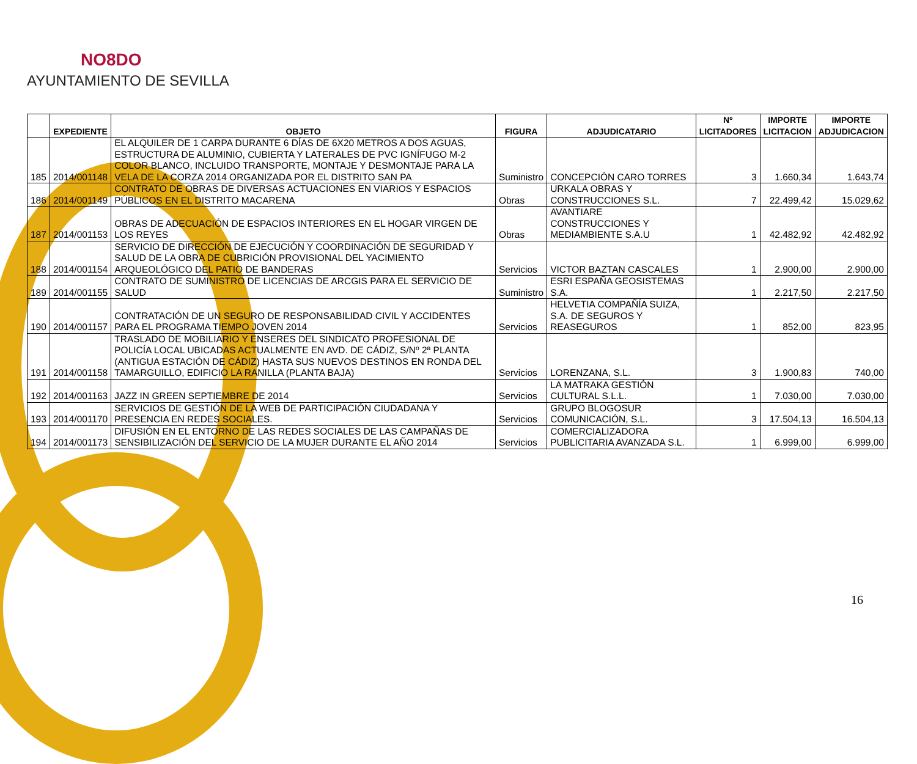NO8DO
AYUNTAMIENTO DE SEVILLA
| | EXPEDIENTE | OBJETO | FIGURA | ADJUDICATARIO | Nº LICITADORES | IMPORTE LICITACION | IMPORTE ADJUDICACION |
| --- | --- | --- | --- | --- | --- | --- | --- |
| 185 | 2014/001148 | EL ALQUILER DE 1 CARPA DURANTE 6 DÍAS DE 6X20 METROS A DOS AGUAS, ESTRUCTURA DE ALUMINIO, CUBIERTA Y LATERALES DE PVC IGNÍFUGO M-2 COLOR BLANCO, INCLUIDO TRANSPORTE, MONTAJE Y DESMONTAJE PARA LA VELA DE LA CORZA 2014 ORGANIZADA POR EL DISTRITO SAN PA | Suministro | CONCEPCIÓN CARO TORRES | 3 | 1.660,34 | 1.643,74 |
| 186 | 2014/001149 | CONTRATO DE OBRAS DE DIVERSAS ACTUACIONES EN VIARIOS Y ESPACIOS PÚBLICOS EN EL DISTRITO MACARENA | Obras | URKALA OBRAS Y CONSTRUCCIONES S.L. | 7 | 22.499,42 | 15.029,62 |
| 187 | 2014/001153 | OBRAS DE ADECUACIÓN DE ESPACIOS INTERIORES EN EL HOGAR VIRGEN DE LOS REYES | Obras | AVANTIARE CONSTRUCCIONES Y MEDIAMBIENTE S.A.U | 1 | 42.482,92 | 42.482,92 |
| 188 | 2014/001154 | SERVICIO DE DIRECCIÓN DE EJECUCIÓN Y COORDINACIÓN DE SEGURIDAD Y SALUD DE LA OBRA DE CUBRICIÓN PROVISIONAL DEL YACIMIENTO ARQUEOLÓGICO DEL PATIO DE BANDERAS | Servicios | VICTOR BAZTAN CASCALES | 1 | 2.900,00 | 2.900,00 |
| 189 | 2014/001155 | CONTRATO DE SUMINISTRO DE LICENCIAS DE ARCGIS PARA EL SERVICIO DE SALUD | Suministro | ESRI ESPAÑA GEOSISTEMAS S.A. | 1 | 2.217,50 | 2.217,50 |
| 190 | 2014/001157 | CONTRATACIÓN DE UN SEGURO DE RESPONSABILIDAD CIVIL Y ACCIDENTES PARA EL PROGRAMA TIEMPO JOVEN 2014 | Servicios | HELVETIA COMPAÑÍA SUIZA, S.A. DE SEGUROS Y REASEGUROS | 1 | 852,00 | 823,95 |
| 191 | 2014/001158 | TRASLADO DE MOBILIARIO Y ENSERES DEL SINDICATO PROFESIONAL DE POLICÍA LOCAL UBICADAS ACTUALMENTE EN AVD. DE CÁDIZ, S/Nº 2ª PLANTA (ANTIGUA ESTACIÓN DE CÁDIZ) HASTA SUS NUEVOS DESTINOS EN RONDA DEL TAMARGUILLO, EDIFICIO LA RANILLA (PLANTA BAJA) | Servicios | LORENZANA, S.L. | 3 | 1.900,83 | 740,00 |
| 192 | 2014/001163 | JAZZ IN GREEN SEPTIEMBRE DE 2014 | Servicios | LA MATRAKA GESTIÓN CULTURAL S.L.L. | 1 | 7.030,00 | 7.030,00 |
| 193 | 2014/001170 | SERVICIOS DE GESTIÓN DE LA WEB DE PARTICIPACIÓN CIUDADANA Y PRESENCIA EN REDES SOCIALES. | Servicios | GRUPO BLOGOSUR COMUNICACIÓN, S.L. | 3 | 17.504,13 | 16.504,13 |
| 194 | 2014/001173 | DIFUSIÓN EN EL ENTORNO DE LAS REDES SOCIALES DE LAS CAMPAÑAS DE SENSIBILIZACIÓN DEL SERVICIO DE LA MUJER DURANTE EL AÑO 2014 | Servicios | COMERCIALIZADORA PUBLICITARIA AVANZADA S.L. | 1 | 6.999,00 | 6.999,00 |
16